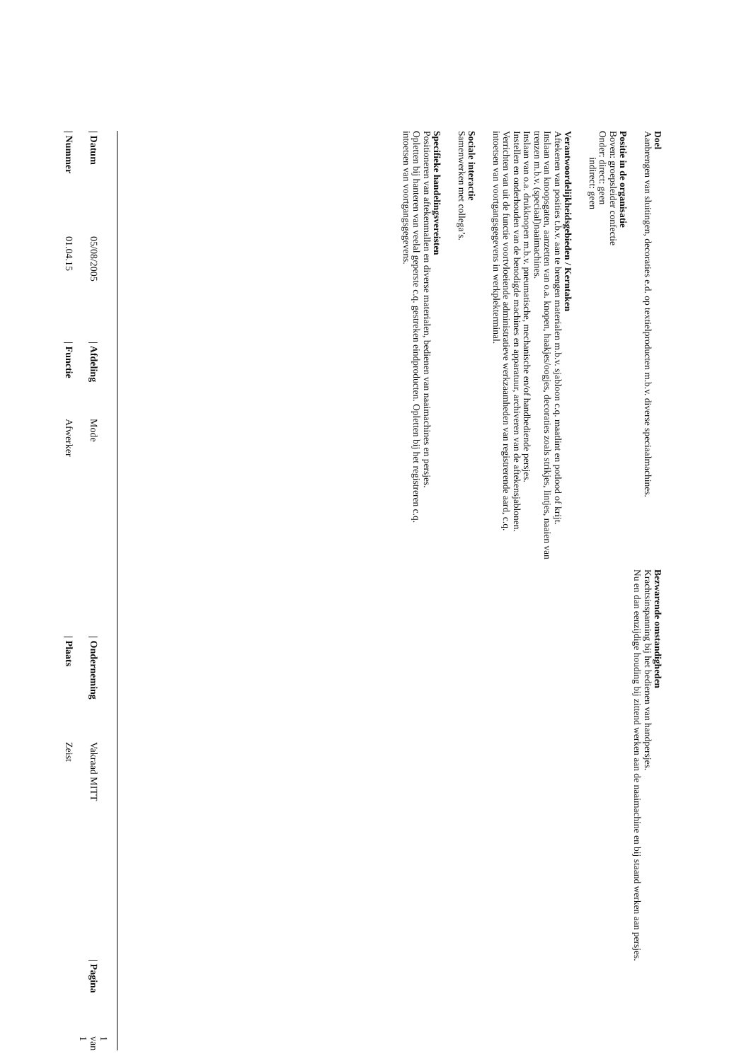Doel
Aanbrengen van sluitingen, decoraties e.d. op textielproducten m.b.v. diverse speciaalmachines.
Positie in de organisatie
Boven: groepsleider confectie
Onder: direct: geen
indirect: geen
Verantwoordelijkheidsgebieden / Kerntaken
Aftekenen van posities t.b.v. aan te brengen materialen m.b.v. sjabloon c.q. maatlint en potlood of krijt.
Inslaan van knoopsgaten, aanzetten van o.a. knopen, haakjes/oogjes, decoraties zoals strikjes, lintjes, naaien van trenzen m.b.v. (speciaal)naaimachines.
Inslaan van o.a. drukknopen m.b.v. pneumatische, mechanische en/of handbediende persjes.
Instellen en onderhouden van de benodigde machines en apparatuur, archiveren van de aftekensjablonen.
Verrichten van uit de functie voortvloeiende administratieve werkzaamheden van registrerende aard, c.q. intoetsen van voortgangsgegevens in werkplekterminal.
Sociale interactie
Samenwerken met collega’s.
Specifieke handelingsvereisten
Positioneren van aftekenmallen en diverse materialen, bedienen van naaimachines en persjes.
Opletten bij hanteren van veelal geperste c.q. gestreken eindproducten. Opletten bij het registreren c.q. intoetsen van voortgangsgegevens.
Bezwarende omstandigheden
Krachtsinspanning bij het bedienen van handpersjes.
Nu en dan eenzijdige houding bij zittend werken aan de naaimachine en bij staand werken aan persjes.
| / Datum | 05/08/2005 | / Afdeling | Mode | / Onderneming | Vakraad MITT | / Pagina | 1 van 1 |
| / Nummer | 01.04.15 | / Functie | Afwerker | / Plaats | Zeist | | |